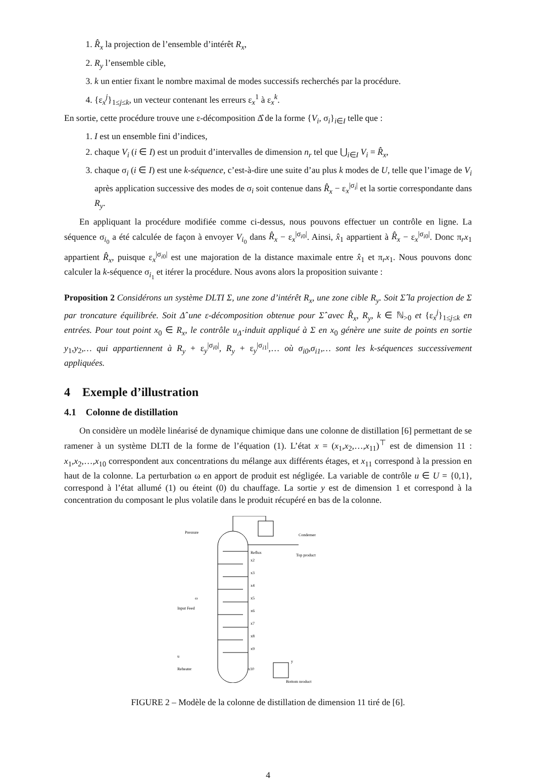1. R̂<sub>x</sub> la projection de l’ensemble d’intérêt R<sub>x</sub>,
2. R<sub>y</sub> l’ensemble cible,
3. k un entier fixant le nombre maximal de modes successifs recherchés par la procédure.
4. {ε<sub>x</sub><sup>j</sup>}<sub>1≤j≤k</sub>, un vecteur contenant les erreurs ε<sub>x</sub><sup>1</sup> à ε<sub>x</sub><sup>k</sup>.
En sortie, cette procédure trouve une ε-décomposition Δ̂ de la forme {V<sub>i</sub>, σ<sub>i</sub>}<sub>i∈I</sub> telle que :
1. I est un ensemble fini d’indices,
2. chaque V<sub>i</sub> (i ∈ I) est un produit d’intervalles de dimension n<sub>r</sub> tel que ⋃<sub>i∈I</sub> V<sub>i</sub> = R̂<sub>x</sub>,
3. chaque σ<sub>i</sub> (i ∈ I) est une k-séquence, c’est-à-dire une suite d’au plus k modes de U, telle que l’image de V<sub>i</sub> après application successive des modes de σ<sub>i</sub> soit contenue dans R̂<sub>x</sub> − ε<sub>x</sub><sup>|σ<sub>i</sub>|</sup> et la sortie correspondante dans R<sub>y</sub>.
En appliquant la procédure modifiée comme ci-dessus, nous pouvons effectuer un contrôle en ligne. La séquence σ<sub>i<sub>0</sub></sub> a été calculée de façon à envoyer V<sub>i<sub>0</sub></sub> dans R̂<sub>x</sub> − ε<sub>x</sub><sup>|σ<sub>i0</sub>|</sup>. Ainsi, x̂<sub>1</sub> appartient à R̂<sub>x</sub> − ε<sub>x</sub><sup>|σ<sub>i0</sub>|</sup>. Donc π<sub>r</sub>x<sub>1</sub> appartient R̂<sub>x</sub>, puisque ε<sub>x</sub><sup>|σ<sub>i0</sub>|</sup> est une majoration de la distance maximale entre x̂<sub>1</sub> et π<sub>r</sub>x<sub>1</sub>. Nous pouvons donc calculer la k-séquence σ<sub>i<sub>1</sub></sub> et itérer la procédure. Nous avons alors la proposition suivante :
Proposition 2 Considérons un système DLTI Σ, une zone d’intérêt R<sub>x</sub>, une zone cible R<sub>y</sub>. Soit Σ̂ la projection de Σ par troncature équilibrée. Soit Δ̂ une ε-décomposition obtenue pour Σ̂ avec R̂<sub>x</sub>, R<sub>y</sub>, k ∈ ℕ<sub>>0</sub> et {ε<sub>x</sub><sup>j</sup>}<sub>1≤j≤k</sub> en entrées. Pour tout point x<sub>0</sub> ∈ R<sub>x</sub>, le contrôle u<sub>Δ̂</sub> induit appliqué à Σ en x<sub>0</sub> génère une suite de points en sortie y<sub>1</sub>,y<sub>2</sub>,… qui appartiennent à R<sub>y</sub> + ε<sub>y</sub><sup>|σ<sub>i0</sub>|</sup>, R<sub>y</sub> + ε<sub>y</sub><sup>|σ<sub>i1</sub>|</sup>,… où σ<sub>i0</sub>,σ<sub>i1</sub>,… sont les k-séquences successivement appliquées.
4 Exemple d’illustration
4.1 Colonne de distillation
On considère un modèle linéarisé de dynamique chimique dans une colonne de distillation [6] permettant de se ramener à un système DLTI de la forme de l’équation (1). L’état x = (x<sub>1</sub>,x<sub>2</sub>,…,x<sub>11</sub>)<sup>⊤</sup> est de dimension 11 : x<sub>1</sub>,x<sub>2</sub>,…,x<sub>10</sub> correspondent aux concentrations du mélange aux différents étages, et x<sub>11</sub> correspond à la pression en haut de la colonne. La perturbation ω en apport de produit est négligée. La variable de contrôle u ∈ U = {0,1}, correspond à l’état allumé (1) ou éteint (0) du chauffage. La sortie y est de dimension 1 et correspond à la concentration du composant le plus volatile dans le produit récupéré en bas de la colonne.
Pressure
Condenser
Reflux
Top product
x2
x3
x4
x5
x6
x7
x8
x9
x10
ω
Input Feed
u
Reheater
y
Bottom product
FIGURE 2 – Modèle de la colonne de distillation de dimension 11 tiré de [6].
4